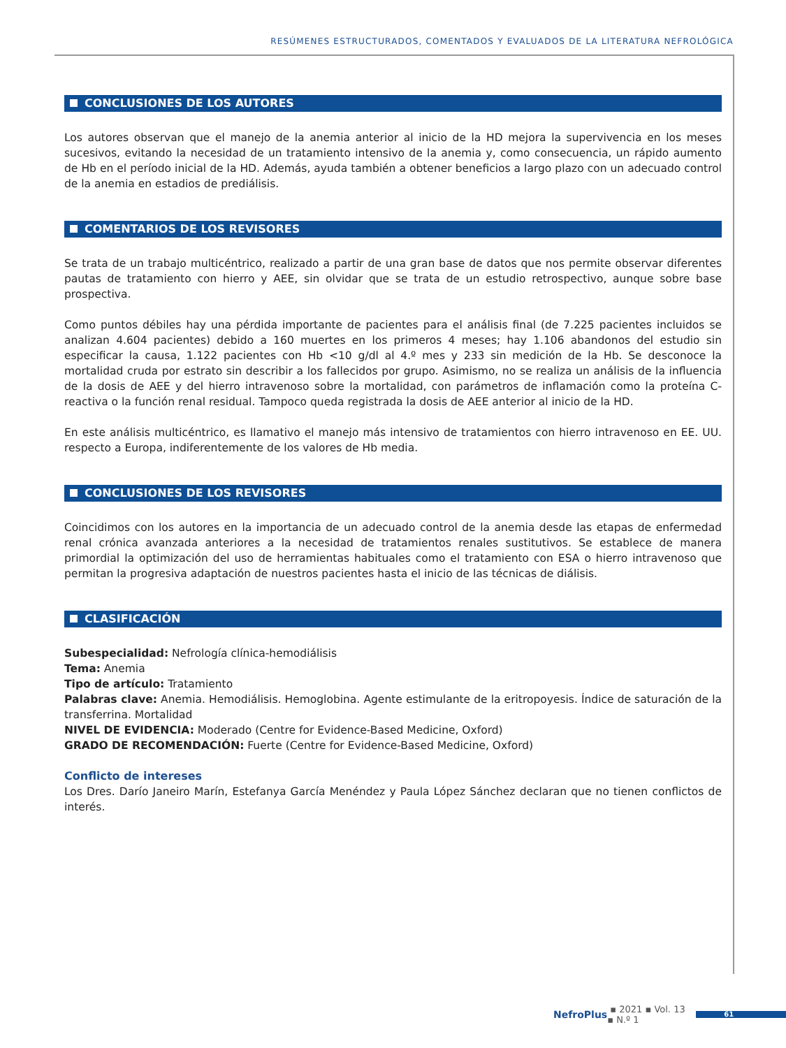RESÚMENES ESTRUCTURADOS, COMENTADOS Y EVALUADOS DE LA LITERATURA NEFROLÓGICA
CONCLUSIONES DE LOS AUTORES
Los autores observan que el manejo de la anemia anterior al inicio de la HD mejora la supervivencia en los meses sucesivos, evitando la necesidad de un tratamiento intensivo de la anemia y, como consecuencia, un rápido aumento de Hb en el período inicial de la HD. Además, ayuda también a obtener beneficios a largo plazo con un adecuado control de la anemia en estadios de prediálisis.
COMENTARIOS DE LOS REVISORES
Se trata de un trabajo multicéntrico, realizado a partir de una gran base de datos que nos permite observar diferentes pautas de tratamiento con hierro y AEE, sin olvidar que se trata de un estudio retrospectivo, aunque sobre base prospectiva.
Como puntos débiles hay una pérdida importante de pacientes para el análisis final (de 7.225 pacientes incluidos se analizan 4.604 pacientes) debido a 160 muertes en los primeros 4 meses; hay 1.106 abandonos del estudio sin especificar la causa, 1.122 pacientes con Hb <10 g/dl al 4.º mes y 233 sin medición de la Hb. Se desconoce la mortalidad cruda por estrato sin describir a los fallecidos por grupo. Asimismo, no se realiza un análisis de la influencia de la dosis de AEE y del hierro intravenoso sobre la mortalidad, con parámetros de inflamación como la proteína C-reactiva o la función renal residual. Tampoco queda registrada la dosis de AEE anterior al inicio de la HD.
En este análisis multicéntrico, es llamativo el manejo más intensivo de tratamientos con hierro intravenoso en EE. UU. respecto a Europa, indiferentemente de los valores de Hb media.
CONCLUSIONES DE LOS REVISORES
Coincidimos con los autores en la importancia de un adecuado control de la anemia desde las etapas de enfermedad renal crónica avanzada anteriores a la necesidad de tratamientos renales sustitutivos. Se establece de manera primordial la optimización del uso de herramientas habituales como el tratamiento con ESA o hierro intravenoso que permitan la progresiva adaptación de nuestros pacientes hasta el inicio de las técnicas de diálisis.
CLASIFICACIÓN
Subespecialidad: Nefrología clínica-hemodiálisis
Tema: Anemia
Tipo de artículo: Tratamiento
Palabras clave: Anemia. Hemodiálisis. Hemoglobina. Agente estimulante de la eritropoyesis. Índice de saturación de la transferrina. Mortalidad
NIVEL DE EVIDENCIA: Moderado (Centre for Evidence-Based Medicine, Oxford)
GRADO DE RECOMENDACIÓN: Fuerte (Centre for Evidence-Based Medicine, Oxford)
Conflicto de intereses
Los Dres. Darío Janeiro Marín, Estefanya García Menéndez y Paula López Sánchez declaran que no tienen conflictos de interés.
NefroPlus ▪ 2021 ▪ Vol. 13 ▪ N.º 1
61